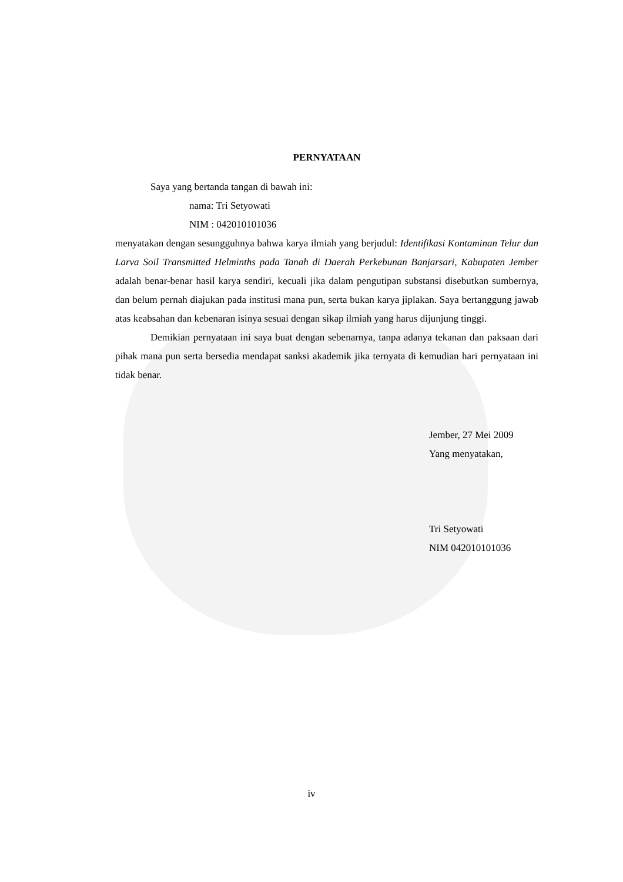PERNYATAAN
Saya yang bertanda tangan di bawah ini:
nama: Tri Setyowati
NIM : 042010101036
menyatakan dengan sesungguhnya bahwa karya ilmiah yang berjudul: Identifikasi Kontaminan Telur dan Larva Soil Transmitted Helminths pada Tanah di Daerah Perkebunan Banjarsari, Kabupaten Jember adalah benar-benar hasil karya sendiri, kecuali jika dalam pengutipan substansi disebutkan sumbernya, dan belum pernah diajukan pada institusi mana pun, serta bukan karya jiplakan. Saya bertanggung jawab atas keabsahan dan kebenaran isinya sesuai dengan sikap ilmiah yang harus dijunjung tinggi.
Demikian pernyataan ini saya buat dengan sebenarnya, tanpa adanya tekanan dan paksaan dari pihak mana pun serta bersedia mendapat sanksi akademik jika ternyata di kemudian hari pernyataan ini tidak benar.
Jember, 27 Mei 2009
Yang menyatakan,
Tri Setyowati
NIM 042010101036
iv